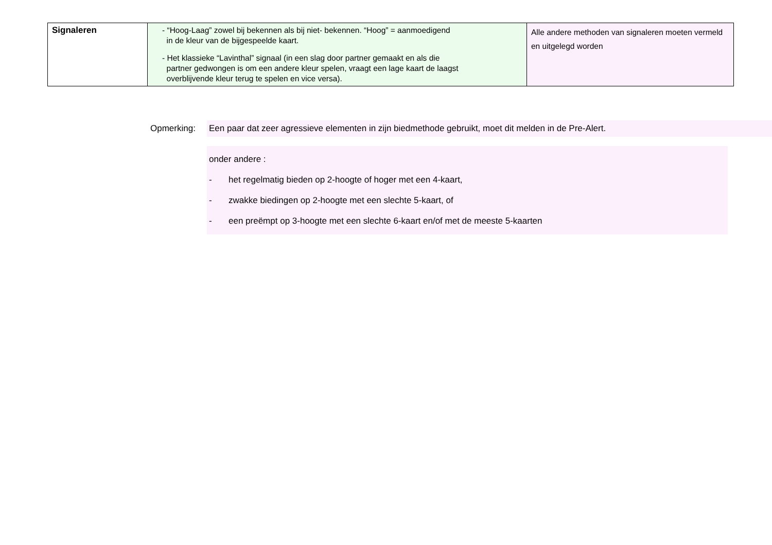| Signaleren | - “Hoog-Laag” zowel bij bekennen als bij niet- bekennen. “Hoog” = aanmoedigend in de kleur van de bijgespeelde kaart. - Het klassieke “Lavinthal” signaal (in een slag door partner gemaakt en als die partner gedwongen is om een andere kleur spelen, vraagt een lage kaart de laagst overblijvende kleur terug te spelen en vice versa). | Alle andere methoden van signaleren moeten vermeld en uitgelegd worden |
Opmerking: Een paar dat zeer agressieve elementen in zijn biedmethode gebruikt, moet dit melden in de Pre-Alert.
onder andere :
- het regelmatig bieden op 2-hoogte of hoger met een 4-kaart,
- zwakke biedingen op 2-hoogte met een slechte 5-kaart, of
- een preëmpt op 3-hoogte met een slechte 6-kaart en/of met de meeste 5-kaarten